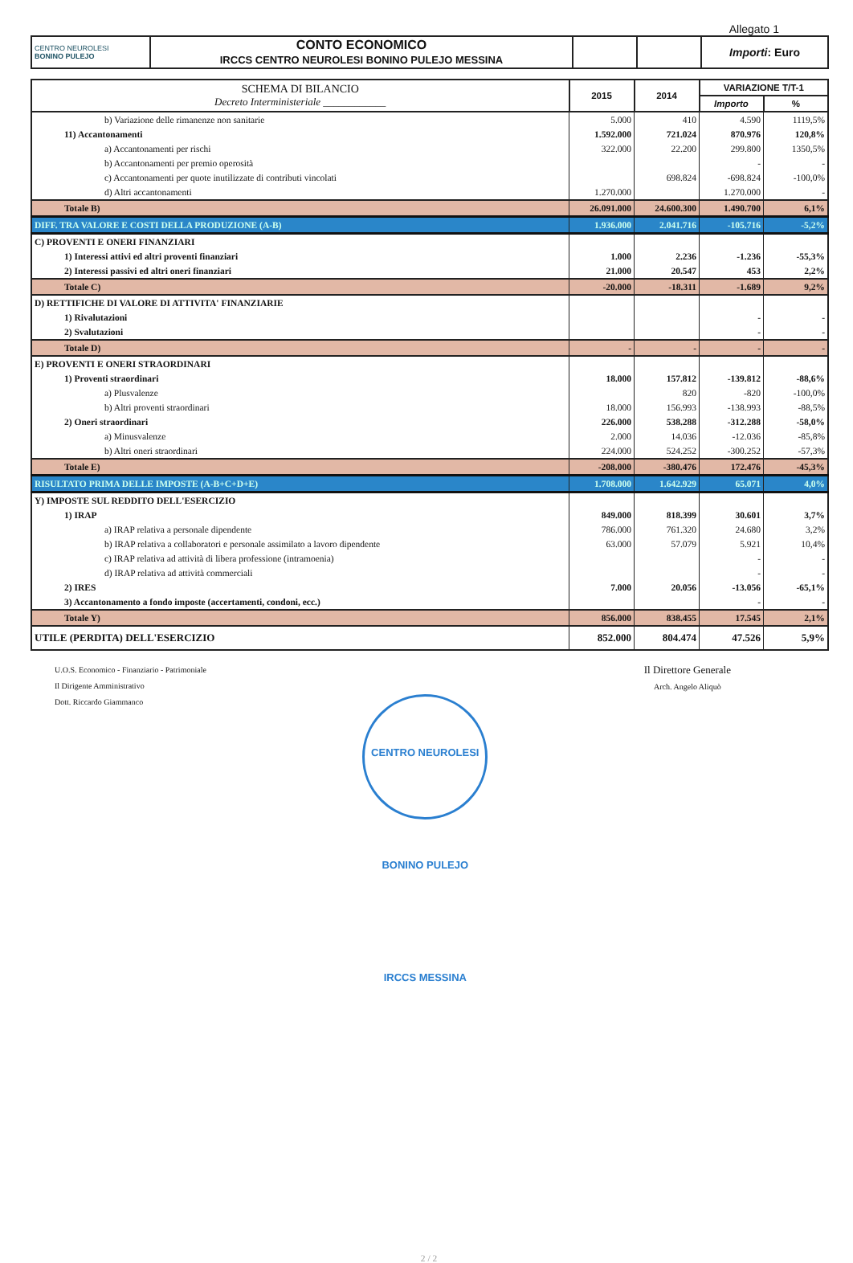Allegato 1
| CENTRO NEUROLESI BONINO PULEJO | CONTO ECONOMICO IRCCS CENTRO NEUROLESI BONINO PULEJO MESSINA | | | Importi : Euro |
| SCHEMA DI BILANCIO Decreto Interministeriale ____________ | 2015 | 2014 | VARIAZIONE T/T-1 | |
| | | | Importo | % |
| b) Variazione delle rimanenze non sanitarie | 5.000 | 410 | 4.590 | 1119,5% |
| 11) Accantonamenti | 1.592.000 | 721.024 | 870.976 | 120,8% |
| a) Accantonamenti per rischi | 322.000 | 22.200 | 299.800 | 1350,5% |
| b) Accantonamenti per premio operosità | | | - | - |
| c) Accantonamenti per quote inutilizzate di contributi vincolati | | 698.824 | -698.824 | -100,0% |
| d) Altri accantonamenti | 1.270.000 | | 1.270.000 | - |
| Totale B) | 26.091.000 | 24.600.300 | 1.490.700 | 6,1% |
| DIFF. TRA VALORE E COSTI DELLA PRODUZIONE (A-B) | 1.936.000 | 2.041.716 | -105.716 | -5,2% |
| C) PROVENTI E ONERI FINANZIARI | | | | |
| 1) Interessi attivi ed altri proventi finanziari | 1.000 | 2.236 | -1.236 | -55,3% |
| 2) Interessi passivi ed altri oneri finanziari | 21.000 | 20.547 | 453 | 2,2% |
| Totale C) | -20.000 | -18.311 | -1.689 | 9,2% |
| D) RETTIFICHE DI VALORE DI ATTIVITA' FINANZIARIE | | | | |
| 1) Rivalutazioni | | | - | - |
| 2) Svalutazioni | | | - | - |
| Totale D) | - | - | - | - |
| E) PROVENTI E ONERI STRAORDINARI | | | | |
| 1) Proventi straordinari | 18.000 | 157.812 | -139.812 | -88,6% |
| a) Plusvalenze | | 820 | -820 | -100,0% |
| b) Altri proventi straordinari | 18.000 | 156.993 | -138.993 | -88,5% |
| 2) Oneri straordinari | 226.000 | 538.288 | -312.288 | -58,0% |
| a) Minusvalenze | 2.000 | 14.036 | -12.036 | -85,8% |
| b) Altri oneri straordinari | 224.000 | 524.252 | -300.252 | -57,3% |
| Totale E) | -208.000 | -380.476 | 172.476 | -45,3% |
| RISULTATO PRIMA DELLE IMPOSTE (A-B+C+D+E) | 1.708.000 | 1.642.929 | 65.071 | 4,0% |
| Y) IMPOSTE SUL REDDITO DELL'ESERCIZIO | | | | |
| 1) IRAP | 849.000 | 818.399 | 30.601 | 3,7% |
| a) IRAP relativa a personale dipendente | 786.000 | 761.320 | 24.680 | 3,2% |
| b) IRAP relativa a collaboratori e personale assimilato a lavoro dipendente | 63.000 | 57.079 | 5.921 | 10,4% |
| c) IRAP relativa ad attività di libera professione (intramoenia) | | | - | - |
| d) IRAP relativa ad attività commerciali | | | - | - |
| 2) IRES | 7.000 | 20.056 | -13.056 | -65,1% |
| 3) Accantonamento a fondo imposte (accertamenti, condoni, ecc.) | | | - | - |
| Totale Y) | 856.000 | 838.455 | 17.545 | 2,1% |
| UTILE (PERDITA) DELL'ESERCIZIO | 852.000 | 804.474 | 47.526 | 5,9% |
U.O.S. Economico - Finanziario - Patrimoniale
Il Dirigente Amministrativo
Dott. Riccardo Giammanco
CENTRO NEUROLESI BONINO PULEJO IRCCS MESSINA
Il Direttore Generale
Arch. Angelo Aliquò
2 / 2